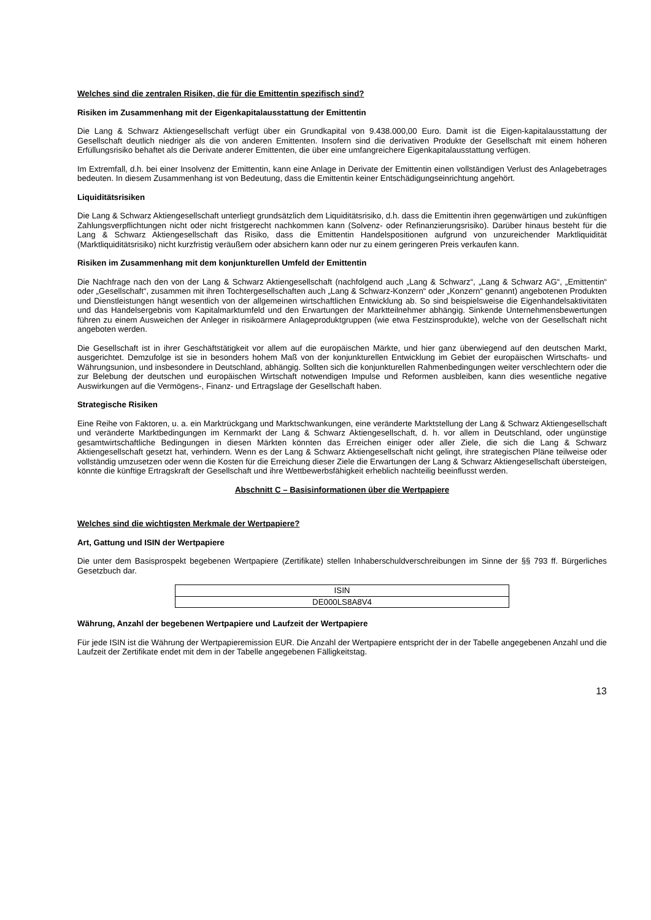Welches sind die zentralen Risiken, die für die Emittentin spezifisch sind?
Risiken im Zusammenhang mit der Eigenkapitalausstattung der Emittentin
Die Lang & Schwarz Aktiengesellschaft verfügt über ein Grundkapital von 9.438.000,00 Euro. Damit ist die Eigen-kapitalausstattung der Gesellschaft deutlich niedriger als die von anderen Emittenten. Insofern sind die derivativen Produkte der Gesellschaft mit einem höheren Erfüllungsrisiko behaftet als die Derivate anderer Emittenten, die über eine umfangreichere Eigenkapitalausstattung verfügen.
Im Extremfall, d.h. bei einer Insolvenz der Emittentin, kann eine Anlage in Derivate der Emittentin einen vollständigen Verlust des Anlagebetrages bedeuten. In diesem Zusammenhang ist von Bedeutung, dass die Emittentin keiner Entschädigungseinrichtung angehört.
Liquiditätsrisiken
Die Lang & Schwarz Aktiengesellschaft unterliegt grundsätzlich dem Liquiditätsrisiko, d.h. dass die Emittentin ihren gegenwärtigen und zukünftigen Zahlungsverpflichtungen nicht oder nicht fristgerecht nachkommen kann (Solvenz- oder Refinanzierungsrisiko). Darüber hinaus besteht für die Lang & Schwarz Aktiengesellschaft das Risiko, dass die Emittentin Handelspositionen aufgrund von unzureichender Marktliquidität (Marktliquiditätsrisiko) nicht kurzfristig veräußern oder absichern kann oder nur zu einem geringeren Preis verkaufen kann.
Risiken im Zusammenhang mit dem konjunkturellen Umfeld der Emittentin
Die Nachfrage nach den von der Lang & Schwarz Aktiengesellschaft (nachfolgend auch „Lang & Schwarz“, „Lang & Schwarz AG“, „Emittentin“ oder „Gesellschaft“, zusammen mit ihren Tochtergesellschaften auch „Lang & Schwarz-Konzern“ oder „Konzern“ genannt) angebotenen Produkten und Dienstleistungen hängt wesentlich von der allgemeinen wirtschaftlichen Entwicklung ab. So sind beispielsweise die Eigenhandelsaktivitäten und das Handelsergebnis vom Kapitalmarktumfeld und den Erwartungen der Marktteilnehmer abhängig. Sinkende Unternehmensbewertungen führen zu einem Ausweichen der Anleger in risikoärmere Anlageproduktgruppen (wie etwa Festzinsprodukte), welche von der Gesellschaft nicht angeboten werden.
Die Gesellschaft ist in ihrer Geschäftstätigkeit vor allem auf die europäischen Märkte, und hier ganz überwiegend auf den deutschen Markt, ausgerichtet. Demzufolge ist sie in besonders hohem Maß von der konjunkturellen Entwicklung im Gebiet der europäischen Wirtschafts- und Währungsunion, und insbesondere in Deutschland, abhängig. Sollten sich die konjunkturellen Rahmenbedingungen weiter verschlechtern oder die zur Belebung der deutschen und europäischen Wirtschaft notwendigen Impulse und Reformen ausbleiben, kann dies wesentliche negative Auswirkungen auf die Vermögens-, Finanz- und Ertragslage der Gesellschaft haben.
Strategische Risiken
Eine Reihe von Faktoren, u. a. ein Marktrückgang und Marktschwankungen, eine veränderte Marktstellung der Lang & Schwarz Aktiengesellschaft und veränderte Marktbedingungen im Kernmarkt der Lang & Schwarz Aktiengesellschaft, d. h. vor allem in Deutschland, oder ungünstige gesamtwirtschaftliche Bedingungen in diesen Märkten könnten das Erreichen einiger oder aller Ziele, die sich die Lang & Schwarz Aktiengesellschaft gesetzt hat, verhindern. Wenn es der Lang & Schwarz Aktiengesellschaft nicht gelingt, ihre strategischen Pläne teilweise oder vollständig umzusetzen oder wenn die Kosten für die Erreichung dieser Ziele die Erwartungen der Lang & Schwarz Aktiengesellschaft übersteigen, könnte die künftige Ertragskraft der Gesellschaft und ihre Wettbewerbsfähigkeit erheblich nachteilig beeinflusst werden.
Abschnitt C – Basisinformationen über die Wertpapiere
Welches sind die wichtigsten Merkmale der Wertpapiere?
Art, Gattung und ISIN der Wertpapiere
Die unter dem Basisprospekt begebenen Wertpapiere (Zertifikate) stellen Inhaberschuldverschreibungen im Sinne der §§ 793 ff. Bürgerliches Gesetzbuch dar.
| ISIN |
| DE000LS8A8V4 |
Währung, Anzahl der begebenen Wertpapiere und Laufzeit der Wertpapiere
Für jede ISIN ist die Währung der Wertpapieremission EUR. Die Anzahl der Wertpapiere entspricht der in der Tabelle angegebenen Anzahl und die Laufzeit der Zertifikate endet mit dem in der Tabelle angegebenen Fälligkeitstag.
13